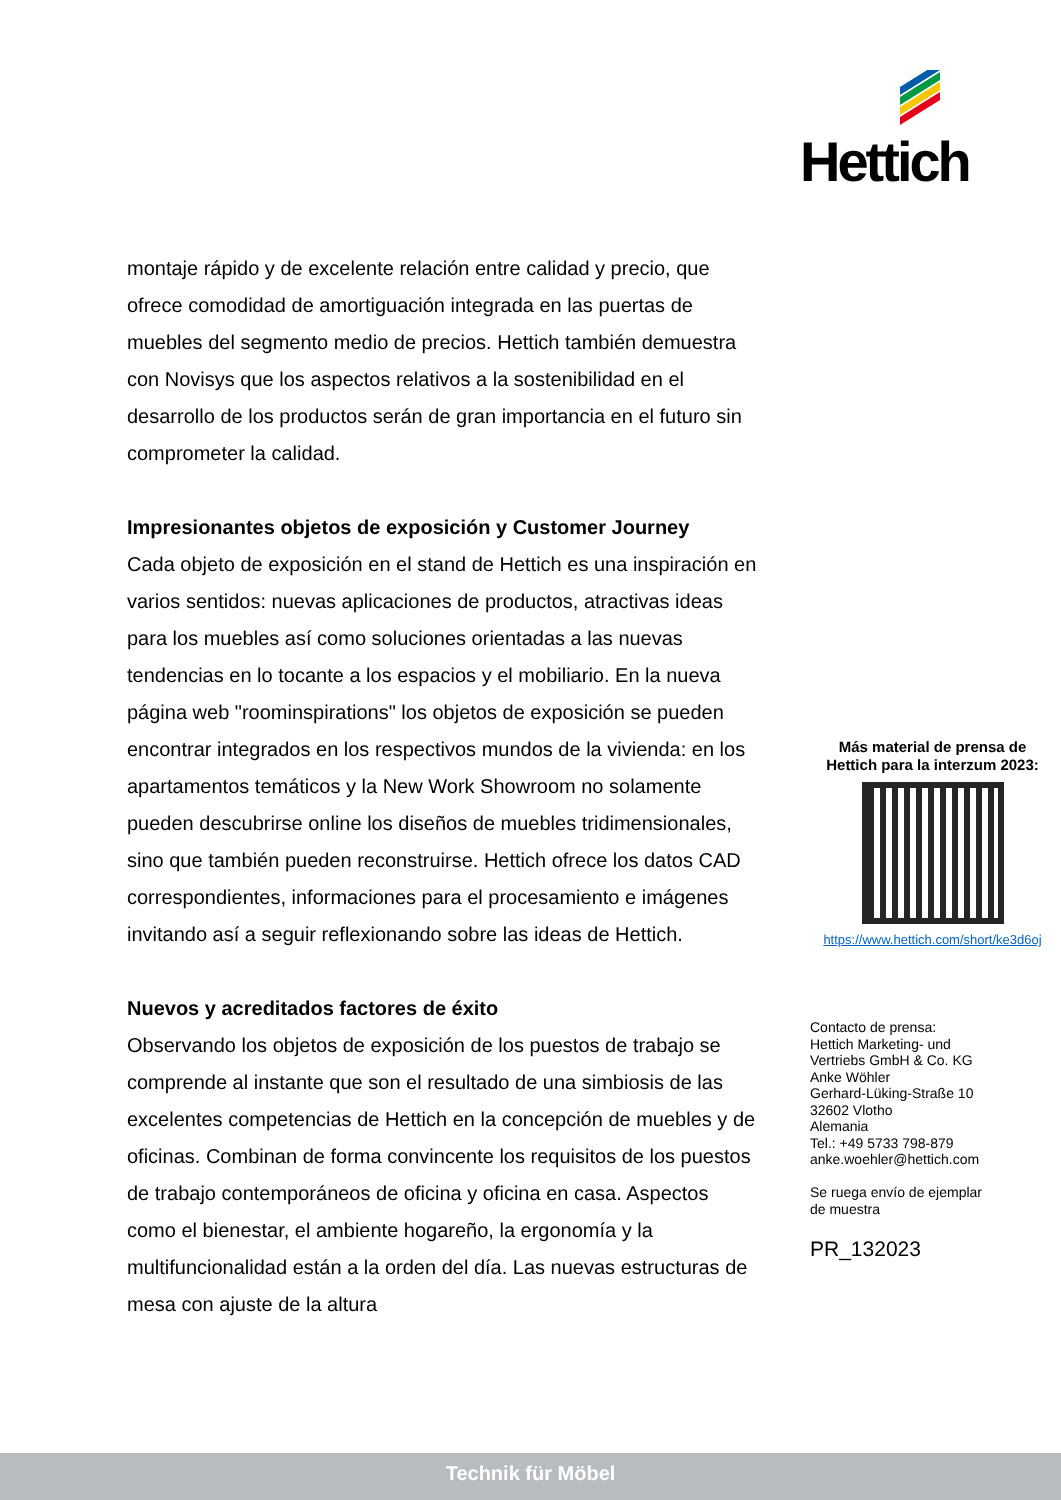Hettich
montaje rápido y de excelente relación entre calidad y precio, que ofrece comodidad de amortiguación integrada en las puertas de muebles del segmento medio de precios. Hettich también demuestra con Novisys que los aspectos relativos a la sostenibilidad en el desarrollo de los productos serán de gran importancia en el futuro sin comprometer la calidad.
Impresionantes objetos de exposición y Customer Journey
Cada objeto de exposición en el stand de Hettich es una inspiración en varios sentidos: nuevas aplicaciones de productos, atractivas ideas para los muebles así como soluciones orientadas a las nuevas tendencias en lo tocante a los espacios y el mobiliario. En la nueva página web "roominspirations" los objetos de exposición se pueden encontrar integrados en los respectivos mundos de la vivienda: en los apartamentos temáticos y la New Work Showroom no solamente pueden descubrirse online los diseños de muebles tridimensionales, sino que también pueden reconstruirse. Hettich ofrece los datos CAD correspondientes, informaciones para el procesamiento e imágenes invitando así a seguir reflexionando sobre las ideas de Hettich.
Nuevos y acreditados factores de éxito
Observando los objetos de exposición de los puestos de trabajo se comprende al instante que son el resultado de una simbiosis de las excelentes competencias de Hettich en la concepción de muebles y de oficinas. Combinan de forma convincente los requisitos de los puestos de trabajo contemporáneos de oficina y oficina en casa. Aspectos como el bienestar, el ambiente hogareño, la ergonomía y la multifuncionalidad están a la orden del día. Las nuevas estructuras de mesa con ajuste de la altura
Más material de prensa de
Hettich para la interzum 2023:
https://www.hettich.com/short/ke3d6oj
Contacto de prensa:
Hettich Marketing- und
Vertriebs GmbH & Co. KG
Anke Wöhler
Gerhard-Lüking-Straße 10
32602 Vlotho
Alemania
Tel.: +49 5733 798-879
anke.woehler@hettich.com
Se ruega envío de ejemplar
de muestra
PR_132023
Technik für Möbel